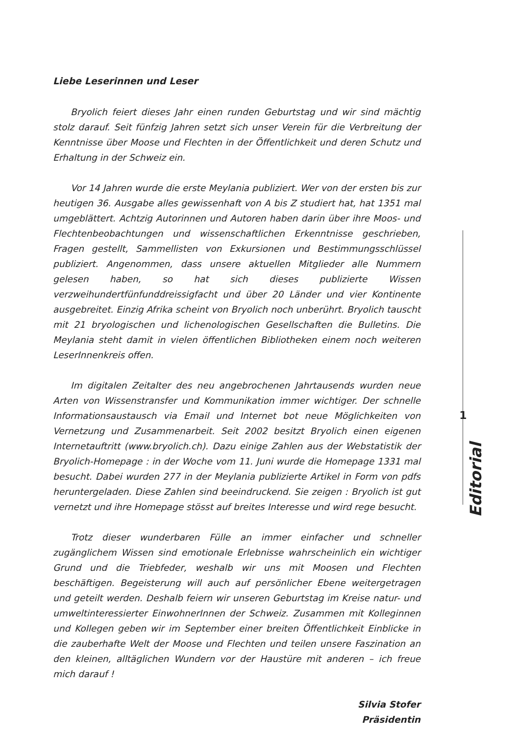Liebe Leserinnen und Leser
Bryolich feiert dieses Jahr einen runden Geburtstag und wir sind mächtig stolz darauf. Seit fünfzig Jahren setzt sich unser Verein für die Verbreitung der Kenntnisse über Moose und Flechten in der Öffentlichkeit und deren Schutz und Erhaltung in der Schweiz ein.
Vor 14 Jahren wurde die erste Meylania publiziert. Wer von der ersten bis zur heutigen 36. Ausgabe alles gewissenhaft von A bis Z studiert hat, hat 1351 mal umgeblättert. Achtzig Autorinnen und Autoren haben darin über ihre Moos- und Flechtenbeobachtungen und wissenschaftlichen Erkenntnisse geschrieben, Fragen gestellt, Sammellisten von Exkursionen und Bestimmungsschlüssel publiziert. Angenommen, dass unsere aktuellen Mitglieder alle Nummern gelesen haben, so hat sich dieses publizierte Wissen verzweihundertfünfunddreissigfacht und über 20 Länder und vier Kontinente ausgebreitet. Einzig Afrika scheint von Bryolich noch unberührt. Bryolich tauscht mit 21 bryologischen und lichenologischen Gesellschaften die Bulletins. Die Meylania steht damit in vielen öffentlichen Bibliotheken einem noch weiteren LeserInnenkreis offen.
Im digitalen Zeitalter des neu angebrochenen Jahrtausends wurden neue Arten von Wissenstransfer und Kommunikation immer wichtiger. Der schnelle Informationsaustausch via Email und Internet bot neue Möglichkeiten von Vernetzung und Zusammenarbeit. Seit 2002 besitzt Bryolich einen eigenen Internetauftritt (www.bryolich.ch). Dazu einige Zahlen aus der Webstatistik der Bryolich-Homepage : in der Woche vom 11. Juni wurde die Homepage 1331 mal besucht. Dabei wurden 277 in der Meylania publizierte Artikel in Form von pdfs heruntergeladen. Diese Zahlen sind beeindruckend. Sie zeigen : Bryolich ist gut vernetzt und ihre Homepage stösst auf breites Interesse und wird rege besucht.
Trotz dieser wunderbaren Fülle an immer einfacher und schneller zugänglichem Wissen sind emotionale Erlebnisse wahrscheinlich ein wichtiger Grund und die Triebfeder, weshalb wir uns mit Moosen und Flechten beschäftigen. Begeisterung will auch auf persönlicher Ebene weitergetragen und geteilt werden. Deshalb feiern wir unseren Geburtstag im Kreise natur- und umweltinteressierter EinwohnerInnen der Schweiz. Zusammen mit Kolleginnen und Kollegen geben wir im September einer breiten Öffentlichkeit Einblicke in die zauberhafte Welt der Moose und Flechten und teilen unsere Faszination an den kleinen, alltäglichen Wundern vor der Haustüre mit anderen – ich freue mich darauf !
Silvia Stofer
Präsidentin
1
Editorial